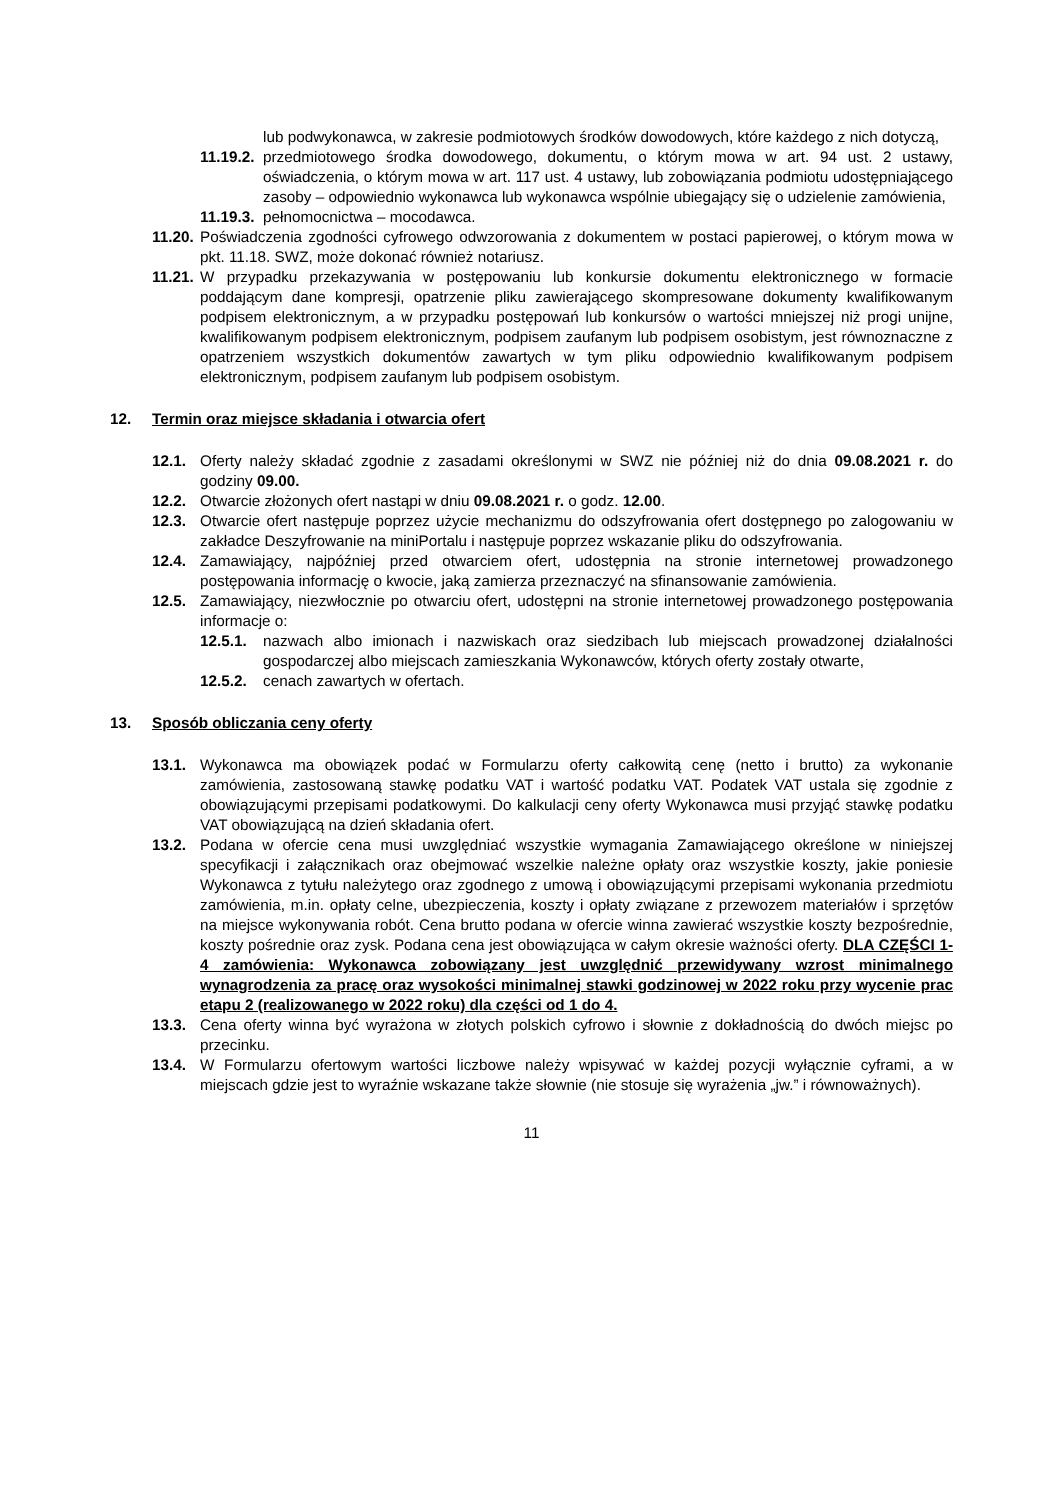lub podwykonawca, w zakresie podmiotowych środków dowodowych, które każdego z nich dotyczą,
11.19.2. przedmiotowego środka dowodowego, dokumentu, o którym mowa w art. 94 ust. 2 ustawy, oświadczenia, o którym mowa w art. 117 ust. 4 ustawy, lub zobowiązania podmiotu udostępniającego zasoby – odpowiednio wykonawca lub wykonawca wspólnie ubiegający się o udzielenie zamówienia,
11.19.3. pełnomocnictwa – mocodawca.
11.20. Poświadczenia zgodności cyfrowego odwzorowania z dokumentem w postaci papierowej, o którym mowa w pkt. 11.18. SWZ, może dokonać również notariusz.
11.21. W przypadku przekazywania w postępowaniu lub konkursie dokumentu elektronicznego w formacie poddającym dane kompresji, opatrzenie pliku zawierającego skompresowane dokumenty kwalifikowanym podpisem elektronicznym, a w przypadku postępowań lub konkursów o wartości mniejszej niż progi unijne, kwalifikowanym podpisem elektronicznym, podpisem zaufanym lub podpisem osobistym, jest równoznaczne z opatrzeniem wszystkich dokumentów zawartych w tym pliku odpowiednio kwalifikowanym podpisem elektronicznym, podpisem zaufanym lub podpisem osobistym.
12. Termin oraz miejsce składania i otwarcia ofert
12.1. Oferty należy składać zgodnie z zasadami określonymi w SWZ nie później niż do dnia 09.08.2021 r. do godziny 09.00.
12.2. Otwarcie złożonych ofert nastąpi w dniu 09.08.2021 r. o godz. 12.00.
12.3. Otwarcie ofert następuje poprzez użycie mechanizmu do odszyfrowania ofert dostępnego po zalogowaniu w zakładce Deszyfrowanie na miniPortalu i następuje poprzez wskazanie pliku do odszyfrowania.
12.4. Zamawiający, najpóźniej przed otwarciem ofert, udostępnia na stronie internetowej prowadzonego postępowania informację o kwocie, jaką zamierza przeznaczyć na sfinansowanie zamówienia.
12.5. Zamawiający, niezwłocznie po otwarciu ofert, udostępni na stronie internetowej prowadzonego postępowania informacje o:
12.5.1. nazwach albo imionach i nazwiskach oraz siedzibach lub miejscach prowadzonej działalności gospodarczej albo miejscach zamieszkania Wykonawców, których oferty zostały otwarte,
12.5.2. cenach zawartych w ofertach.
13. Sposób obliczania ceny oferty
13.1. Wykonawca ma obowiązek podać w Formularzu oferty całkowitą cenę (netto i brutto) za wykonanie zamówienia, zastosowaną stawkę podatku VAT i wartość podatku VAT. Podatek VAT ustala się zgodnie z obowiązującymi przepisami podatkowymi. Do kalkulacji ceny oferty Wykonawca musi przyjąć stawkę podatku VAT obowiązującą na dzień składania ofert.
13.2. Podana w ofercie cena musi uwzględniać wszystkie wymagania Zamawiającego określone w niniejszej specyfikacji i załącznikach oraz obejmować wszelkie należne opłaty oraz wszystkie koszty, jakie poniesie Wykonawca z tytułu należytego oraz zgodnego z umową i obowiązującymi przepisami wykonania przedmiotu zamówienia, m.in. opłaty celne, ubezpieczenia, koszty i opłaty związane z przewozem materiałów i sprzętów na miejsce wykonywania robót. Cena brutto podana w ofercie winna zawierać wszystkie koszty bezpośrednie, koszty pośrednie oraz zysk. Podana cena jest obowiązująca w całym okresie ważności oferty. DLA CZĘŚCI 1-4 zamówienia: Wykonawca zobowiązany jest uwzględnić przewidywany wzrost minimalnego wynagrodzenia za pracę oraz wysokości minimalnej stawki godzinowej w 2022 roku przy wycenie prac etapu 2 (realizowanego w 2022 roku) dla części od 1 do 4.
13.3. Cena oferty winna być wyrażona w złotych polskich cyfrowo i słownie z dokładnością do dwóch miejsc po przecinku.
13.4. W Formularzu ofertowym wartości liczbowe należy wpisywać w każdej pozycji wyłącznie cyframi, a w miejscach gdzie jest to wyraźnie wskazane także słownie (nie stosuje się wyrażenia „jw.” i równoważnych).
11